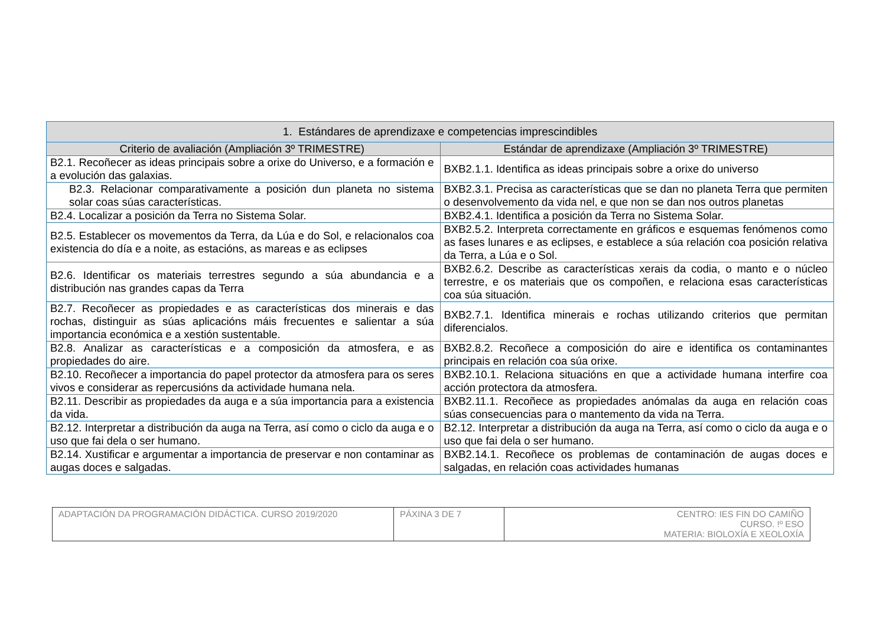| 1. Estándares de aprendizaxe e competencias imprescindibles | |
| --- | --- |
| Criterio de avaliación (Ampliación 3º TRIMESTRE) | Estándar de aprendizaxe (Ampliación 3º TRIMESTRE) |
| B2.1. Recoñecer as ideas principais sobre a orixe do Universo, e a formación e a evolución das galaxias. | BXB2.1.1. Identifica as ideas principais sobre a orixe do universo |
| B2.3. Relacionar comparativamente a posición dun planeta no sistema solar coas súas características. | BXB2.3.1. Precisa as características que se dan no planeta Terra que permiten o desenvolvemento da vida nel, e que non se dan nos outros planetas |
| B2.4. Localizar a posición da Terra no Sistema Solar. | BXB2.4.1. Identifica a posición da Terra no Sistema Solar. |
| B2.5. Establecer os movementos da Terra, da Lúa e do Sol, e relacionalos coa existencia do día e a noite, as estacións, as mareas e as eclipses | BXB2.5.2. Interpreta correctamente en gráficos e esquemas fenómenos como as fases lunares e as eclipses, e establece a súa relación coa posición relativa da Terra, a Lúa e o Sol. |
| B2.6. Identificar os materiais terrestres segundo a súa abundancia e a distribución nas grandes capas da Terra | BXB2.6.2. Describe as características xerais da codia, o manto e o núcleo terrestre, e os materiais que os compoñen, e relaciona esas características coa súa situación. |
| B2.7. Recoñecer as propiedades e as características dos minerais e das rochas, distinguir as súas aplicacións máis frecuentes e salientar a súa importancia económica e a xestión sustentable. | BXB2.7.1. Identifica minerais e rochas utilizando criterios que permitan diferencialos. |
| B2.8. Analizar as características e a composición da atmosfera, e as propiedades do aire. | BXB2.8.2. Recoñece a composición do aire e identifica os contaminantes principais en relación coa súa orixe. |
| B2.10. Recoñecer a importancia do papel protector da atmosfera para os seres vivos e considerar as repercusións da actividade humana nela. | BXB2.10.1. Relaciona situacións en que a actividade humana interfire coa acción protectora da atmosfera. |
| B2.11. Describir as propiedades da auga e a súa importancia para a existencia da vida. | BXB2.11.1. Recoñece as propiedades anómalas da auga en relación coas súas consecuencias para o mantemento da vida na Terra. |
| B2.12. Interpretar a distribución da auga na Terra, así como o ciclo da auga e o uso que fai dela o ser humano. | B2.12. Interpretar a distribución da auga na Terra, así como o ciclo da auga e o uso que fai dela o ser humano. |
| B2.14. Xustificar e argumentar a importancia de preservar e non contaminar as augas doces e salgadas. | BXB2.14.1. Recoñece os problemas de contaminación de augas doces e salgadas, en relación coas actividades humanas |
| ADAPTACIÓN DA PROGRAMACIÓN DIDÁCTICA. CURSO 2019/2020 | PÁXINA 3 DE 7 | CENTRO: IES FIN DO CAMIÑO CURSO. !º ESO MATERIA: BIOLOXÍA E XEOLOXÍA |